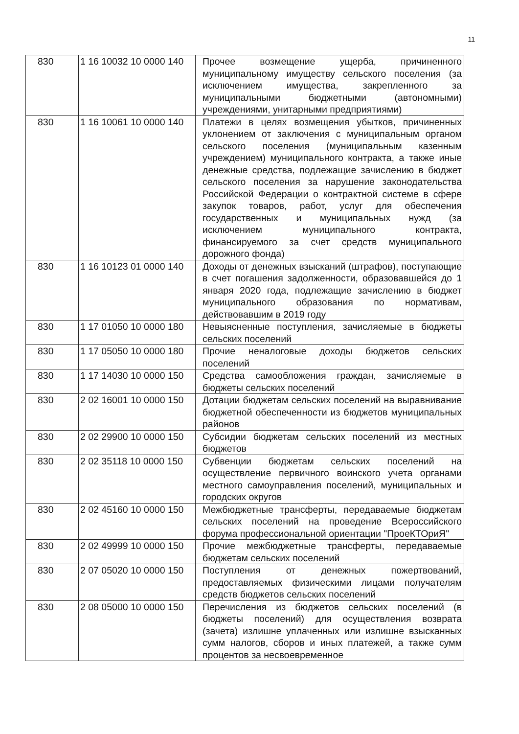11
| 830 | 1 16 10032 10 0000 140 | Прочее возмещение ущерба, причиненного муниципальному имуществу сельского поселения (за исключением имущества, закрепленного за муниципальными бюджетными (автономными) учреждениями, унитарными предприятиями) |
| 830 | 1 16 10061 10 0000 140 | Платежи в целях возмещения убытков, причиненных уклонением от заключения с муниципальным органом сельского поселения (муниципальным казенным учреждением) муниципального контракта, а также иные денежные средства, подлежащие зачислению в бюджет сельского поселения за нарушение законодательства Российской Федерации о контрактной системе в сфере закупок товаров, работ, услуг для обеспечения государственных и муниципальных нужд (за исключением муниципального контракта, финансируемого за счет средств муниципального дорожного фонда) |
| 830 | 1 16 10123 01 0000 140 | Доходы от денежных взысканий (штрафов), поступающие в счет погашения задолженности, образовавшейся до 1 января 2020 года, подлежащие зачислению в бюджет муниципального образования по нормативам, действовавшим в 2019 году |
| 830 | 1 17 01050 10 0000 180 | Невыясненные поступления, зачисляемые в бюджеты сельских поселений |
| 830 | 1 17 05050 10 0000 180 | Прочие неналоговые доходы бюджетов сельских поселений |
| 830 | 1 17 14030 10 0000 150 | Средства самообложения граждан, зачисляемые в бюджеты сельских поселений |
| 830 | 2 02 16001 10 0000 150 | Дотации бюджетам сельских поселений на выравнивание бюджетной обеспеченности из бюджетов муниципальных районов |
| 830 | 2 02 29900 10 0000 150 | Субсидии бюджетам сельских поселений из местных бюджетов |
| 830 | 2 02 35118 10 0000 150 | Субвенции бюджетам сельских поселений на осуществление первичного воинского учета органами местного самоуправления поселений, муниципальных и городских округов |
| 830 | 2 02 45160 10 0000 150 | Межбюджетные трансферты, передаваемые бюджетам сельских поселений на проведение Всероссийского форума профессиональной ориентации "ПроеКТОриЯ" |
| 830 | 2 02 49999 10 0000 150 | Прочие межбюджетные трансферты, передаваемые бюджетам сельских поселений |
| 830 | 2 07 05020 10 0000 150 | Поступления от денежных пожертвований, предоставляемых физическими лицами получателям средств бюджетов сельских поселений |
| 830 | 2 08 05000 10 0000 150 | Перечисления из бюджетов сельских поселений (в бюджеты поселений) для осуществления возврата (зачета) излишне уплаченных или излишне взысканных сумм налогов, сборов и иных платежей, а также сумм процентов за несвоевременное |